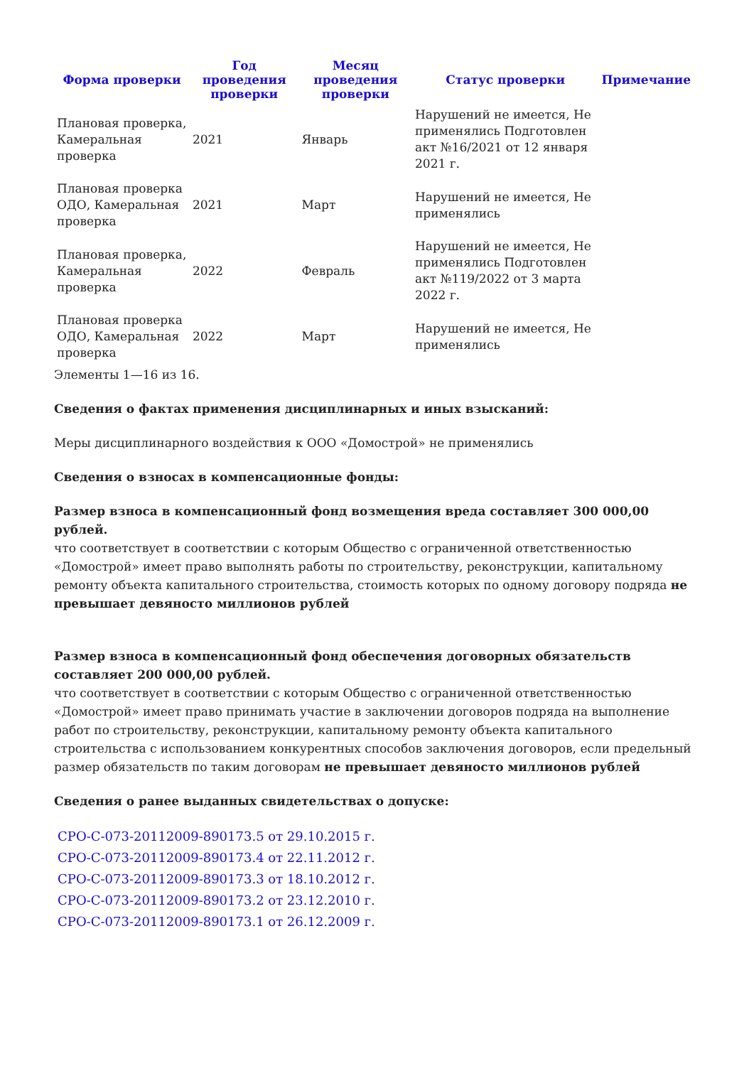| Форма проверки | Год проведения проверки | Месяц проведения проверки | Статус проверки | Примечание |
| --- | --- | --- | --- | --- |
| Плановая проверка, Камеральная проверка | 2021 | Январь | Нарушений не имеется, Не применялись Подготовлен акт №16/2021 от 12 января 2021 г. | |
| Плановая проверка ОДО, Камеральная проверка | 2021 | Март | Нарушений не имеется, Не применялись | |
| Плановая проверка, Камеральная проверка | 2022 | Февраль | Нарушений не имеется, Не применялись Подготовлен акт №119/2022 от 3 марта 2022 г. | |
| Плановая проверка ОДО, Камеральная проверка | 2022 | Март | Нарушений не имеется, Не применялись | |
Элементы 1—16 из 16.
Сведения о фактах применения дисциплинарных и иных взысканий:
Меры дисциплинарного воздействия к ООО «Домострой» не применялись
Сведения о взносах в компенсационные фонды:
Размер взноса в компенсационный фонд возмещения вреда составляет 300 000,00 рублей.
что соответствует в соответствии с которым Общество с ограниченной ответственностью «Домострой» имеет право выполнять работы по строительству, реконструкции, капитальному ремонту объекта капитального строительства, стоимость которых по одному договору подряда не превышает девяносто миллионов рублей
Размер взноса в компенсационный фонд обеспечения договорных обязательств составляет 200 000,00 рублей.
что соответствует в соответствии с которым Общество с ограниченной ответственностью «Домострой» имеет право принимать участие в заключении договоров подряда на выполнение работ по строительству, реконструкции, капитальному ремонту объекта капитального строительства с использованием конкурентных способов заключения договоров, если предельный размер обязательств по таким договорам не превышает девяносто миллионов рублей
Сведения о ранее выданных свидетельствах о допуске:
СРО-С-073-20112009-890173.5 от 29.10.2015 г.
СРО-С-073-20112009-890173.4 от 22.11.2012 г.
СРО-С-073-20112009-890173.3 от 18.10.2012 г.
СРО-С-073-20112009-890173.2 от 23.12.2010 г.
СРО-С-073-20112009-890173.1 от 26.12.2009 г.